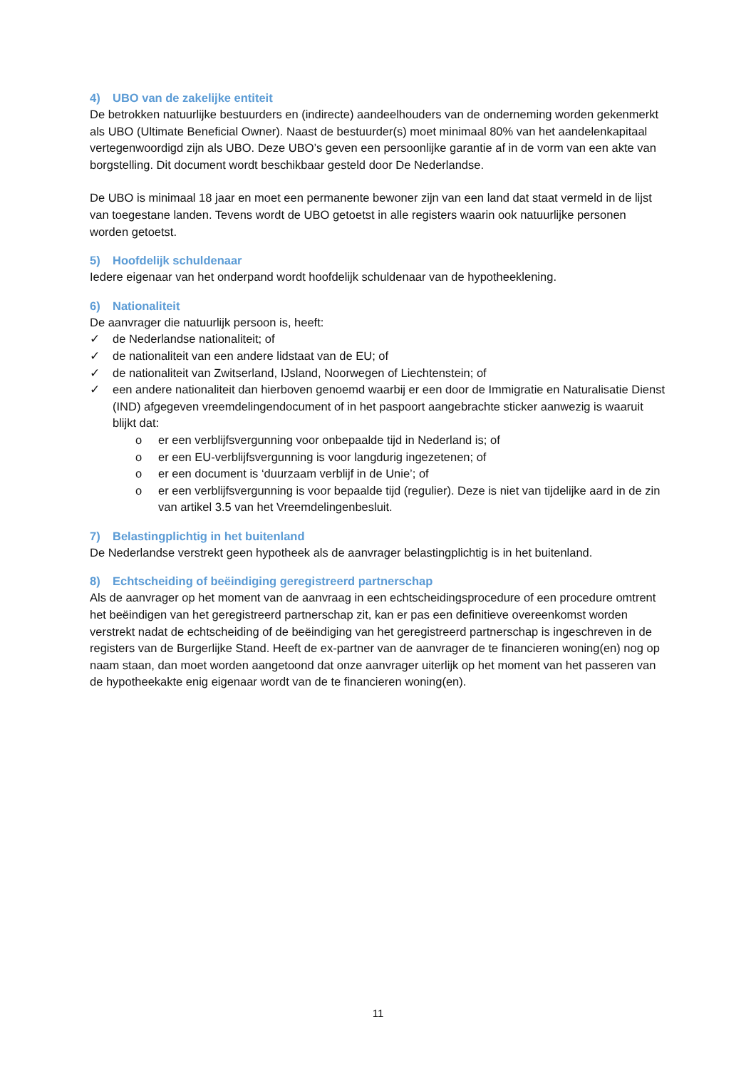4) UBO van de zakelijke entiteit
De betrokken natuurlijke bestuurders en (indirecte) aandeelhouders van de onderneming worden gekenmerkt als UBO (Ultimate Beneficial Owner). Naast de bestuurder(s) moet minimaal 80% van het aandelenkapitaal vertegenwoordigd zijn als UBO. Deze UBO’s geven een persoonlijke garantie af in de vorm van een akte van borgstelling. Dit document wordt beschikbaar gesteld door De Nederlandse.
De UBO is minimaal 18 jaar en moet een permanente bewoner zijn van een land dat staat vermeld in de lijst van toegestane landen. Tevens wordt de UBO getoetst in alle registers waarin ook natuurlijke personen worden getoetst.
5) Hoofdelijk schuldenaar
Iedere eigenaar van het onderpand wordt hoofdelijk schuldenaar van de hypotheeklening.
6) Nationaliteit
De aanvrager die natuurlijk persoon is, heeft:
✓ de Nederlandse nationaliteit; of
✓ de nationaliteit van een andere lidstaat van de EU; of
✓ de nationaliteit van Zwitserland, IJsland, Noorwegen of Liechtenstein; of
✓ een andere nationaliteit dan hierboven genoemd waarbij er een door de Immigratie en Naturalisatie Dienst (IND) afgegeven vreemdelingendocument of in het paspoort aangebrachte sticker aanwezig is waaruit blijkt dat:
o er een verblijfsvergunning voor onbepaalde tijd in Nederland is; of
o er een EU-verblijfsvergunning is voor langdurig ingezetenen; of
o er een document is ‘duurzaam verblijf in de Unie’; of
o er een verblijfsvergunning is voor bepaalde tijd (regulier). Deze is niet van tijdelijke aard in de zin van artikel 3.5 van het Vreemdelingenbesluit.
7) Belastingplichtig in het buitenland
De Nederlandse verstrekt geen hypotheek als de aanvrager belastingplichtig is in het buitenland.
8) Echtscheiding of beëindiging geregistreerd partnerschap
Als de aanvrager op het moment van de aanvraag in een echtscheidingsprocedure of een procedure omtrent het beëindigen van het geregistreerd partnerschap zit, kan er pas een definitieve overeenkomst worden verstrekt nadat de echtscheiding of de beëindiging van het geregistreerd partnerschap is ingeschreven in de registers van de Burgerlijke Stand. Heeft de ex-partner van de aanvrager de te financieren woning(en) nog op naam staan, dan moet worden aangetoond dat onze aanvrager uiterlijk op het moment van het passeren van de hypotheekakte enig eigenaar wordt van de te financieren woning(en).
11